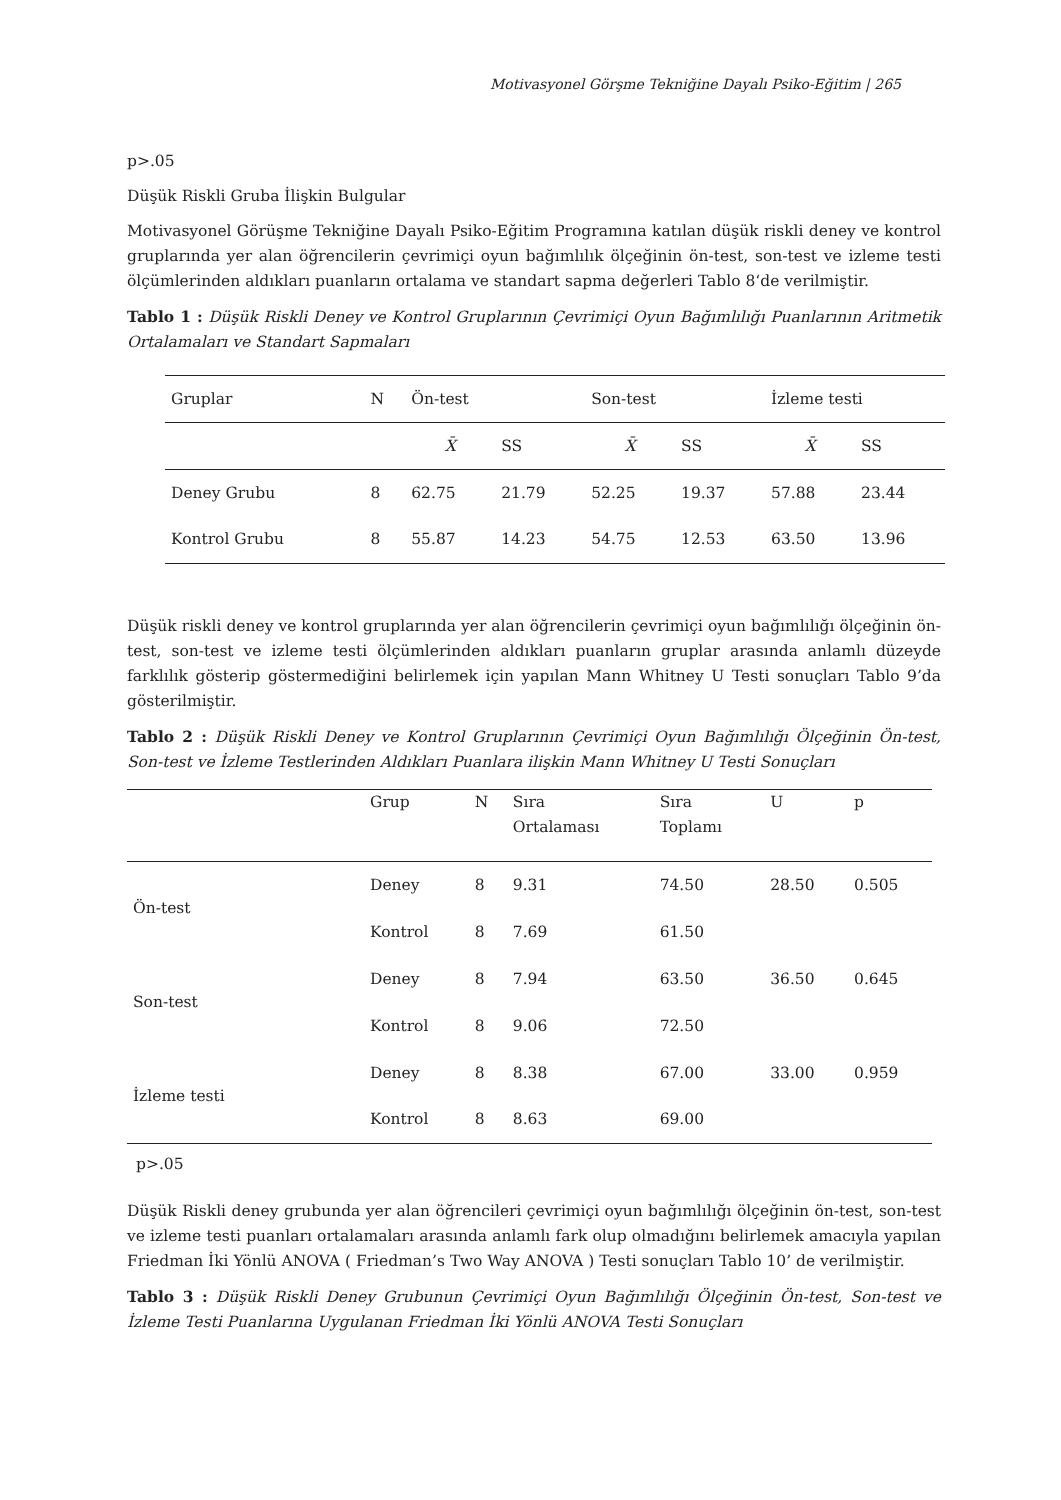Motivasyonel Görşme Tekniğine Dayalı Psiko-Eğitim | 265
p>.05
Düşük Riskli Gruba İlişkin Bulgular
Motivasyonel Görüşme Tekniğine Dayalı Psiko-Eğitim Programına katılan düşük riskli deney ve kontrol gruplarında yer alan öğrencilerin çevrimiçi oyun bağımlılık ölçeğinin ön-test, son-test ve izleme testi ölçümlerinden aldıkları puanların ortalama ve standart sapma değerleri Tablo 8‘de verilmiştir.
Tablo 1 : Düşük Riskli Deney ve Kontrol Gruplarının Çevrimiçi Oyun Bağımlılığı Puanlarının Aritmetik Ortalamaları ve Standart Sapmaları
| Gruplar | N | Ön-test | | Son-test | | İzleme testi | |
| | | X̄ | SS | X̄ | SS | X̄ | SS |
| Deney Grubu | 8 | 62.75 | 21.79 | 52.25 | 19.37 | 57.88 | 23.44 |
| Kontrol Grubu | 8 | 55.87 | 14.23 | 54.75 | 12.53 | 63.50 | 13.96 |
Düşük riskli deney ve kontrol gruplarında yer alan öğrencilerin çevrimiçi oyun bağımlılığı ölçeğinin ön-test, son-test ve izleme testi ölçümlerinden aldıkları puanların gruplar arasında anlamlı düzeyde farklılık gösterip göstermediğini belirlemek için yapılan Mann Whitney U Testi sonuçları Tablo 9’da gösterilmiştir.
Tablo 2 : Düşük Riskli Deney ve Kontrol Gruplarının Çevrimiçi Oyun Bağımlılığı Ölçeğinin Ön-test, Son-test ve İzleme Testlerinden Aldıkları Puanlara ilişkin Mann Whitney U Testi Sonuçları
| | Grup | N | Sıra Ortalaması | Sıra Toplamı | U | p |
| Ön-test | Deney | 8 | 9.31 | 74.50 | 28.50 | 0.505 |
| | Kontrol | 8 | 7.69 | 61.50 | | |
| Son-test | Deney | 8 | 7.94 | 63.50 | 36.50 | 0.645 |
| | Kontrol | 8 | 9.06 | 72.50 | | |
| İzleme testi | Deney | 8 | 8.38 | 67.00 | 33.00 | 0.959 |
| | Kontrol | 8 | 8.63 | 69.00 | | |
p>.05
Düşük Riskli deney grubunda yer alan öğrencileri çevrimiçi oyun bağımlılığı ölçeğinin ön-test, son-test ve izleme testi puanları ortalamaları arasında anlamlı fark olup olmadığını belirlemek amacıyla yapılan Friedman İki Yönlü ANOVA ( Friedman’s Two Way ANOVA ) Testi sonuçları Tablo 10’ de verilmiştir.
Tablo 3 : Düşük Riskli Deney Grubunun Çevrimiçi Oyun Bağımlılığı Ölçeğinin Ön-test, Son-test ve İzleme Testi Puanlarına Uygulanan Friedman İki Yönlü ANOVA Testi Sonuçları